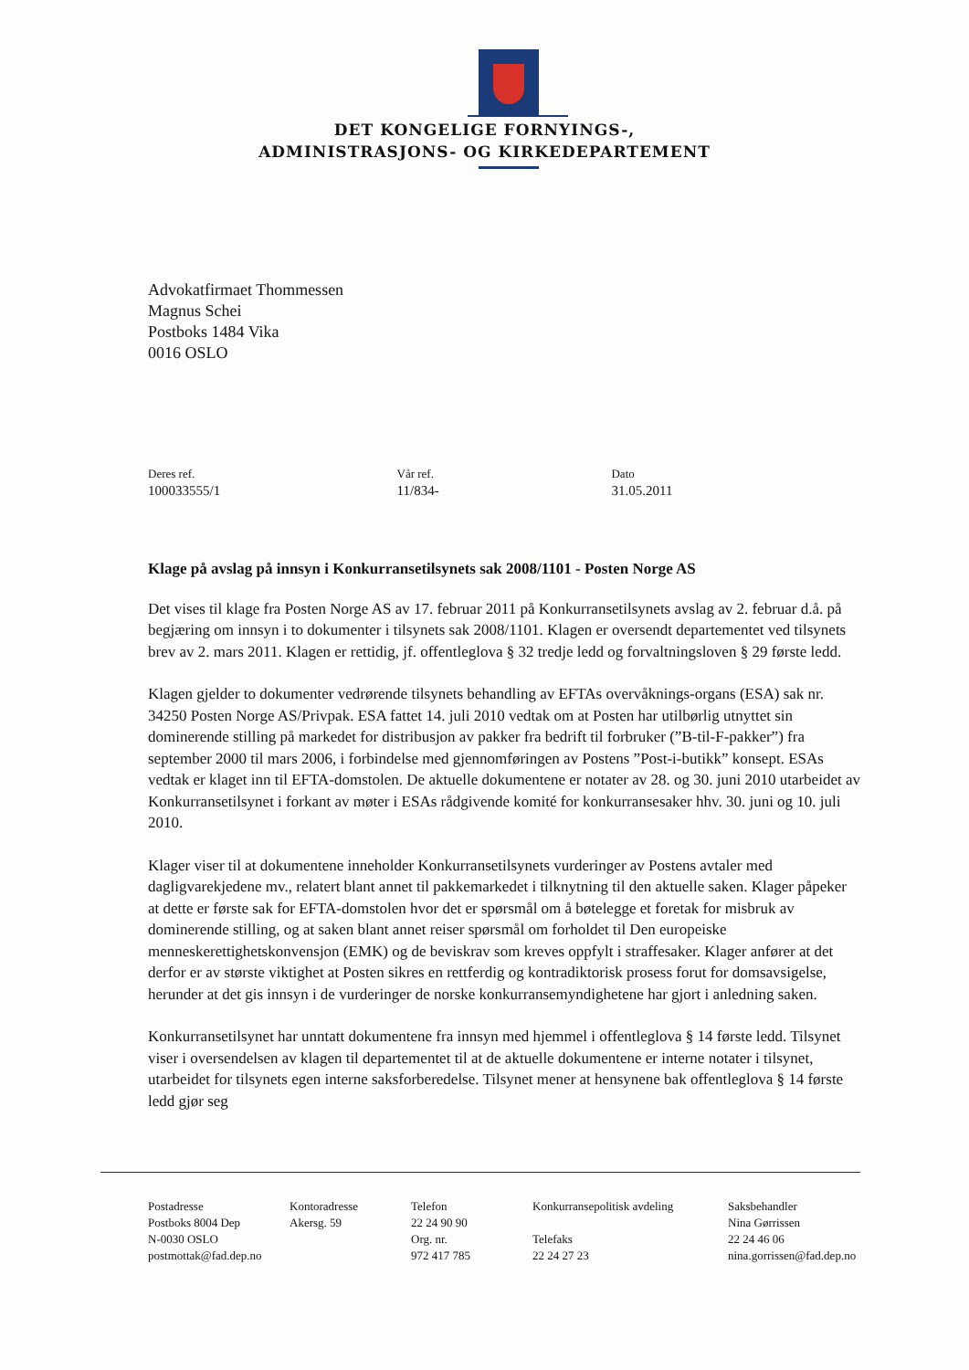DET KONGELIGE FORNYINGS-,
ADMINISTRASJONS- OG KIRKEDEPARTEMENT
Advokatfirmaet Thommessen
Magnus Schei
Postboks 1484 Vika
0016 OSLO
Deres ref.
100033555/1
Vår ref.
11/834-
Dato
31.05.2011
Klage på avslag på innsyn i Konkurransetilsynets sak 2008/1101 - Posten Norge AS
Det vises til klage fra Posten Norge AS av 17. februar 2011 på Konkurransetilsynets avslag av 2. februar d.å. på begjæring om innsyn i to dokumenter i tilsynets sak 2008/1101. Klagen er oversendt departementet ved tilsynets brev av 2. mars 2011. Klagen er rettidig, jf. offentleglova § 32 tredje ledd og forvaltningsloven § 29 første ledd.
Klagen gjelder to dokumenter vedrørende tilsynets behandling av EFTAs overvåknings-organs (ESA) sak nr. 34250 Posten Norge AS/Privpak. ESA fattet 14. juli 2010 vedtak om at Posten har utilbørlig utnyttet sin dominerende stilling på markedet for distribusjon av pakker fra bedrift til forbruker (”B-til-F-pakker”) fra september 2000 til mars 2006, i forbindelse med gjennomføringen av Postens ”Post-i-butikk” konsept. ESAs vedtak er klaget inn til EFTA-domstolen. De aktuelle dokumentene er notater av 28. og 30. juni 2010 utarbeidet av Konkurransetilsynet i forkant av møter i ESAs rådgivende komité for konkurransesaker hhv. 30. juni og 10. juli 2010.
Klager viser til at dokumentene inneholder Konkurransetilsynets vurderinger av Postens avtaler med dagligvarekjedene mv., relatert blant annet til pakkemarkedet i tilknytning til den aktuelle saken. Klager påpeker at dette er første sak for EFTA-domstolen hvor det er spørsmål om å bøtelegge et foretak for misbruk av dominerende stilling, og at saken blant annet reiser spørsmål om forholdet til Den europeiske menneskerettighetskonvensjon (EMK) og de beviskrav som kreves oppfylt i straffesaker. Klager anfører at det derfor er av største viktighet at Posten sikres en rettferdig og kontradiktorisk prosess forut for domsavsigelse, herunder at det gis innsyn i de vurderinger de norske konkurransemyndighetene har gjort i anledning saken.
Konkurransetilsynet har unntatt dokumentene fra innsyn med hjemmel i offentleglova § 14 første ledd. Tilsynet viser i oversendelsen av klagen til departementet til at de aktuelle dokumentene er interne notater i tilsynet, utarbeidet for tilsynets egen interne saksforberedelse. Tilsynet mener at hensynene bak offentleglova § 14 første ledd gjør seg
Postadresse
Postboks 8004 Dep
N-0030 OSLO
postmottak@fad.dep.no
Kontoradresse
Akersg. 59
Telefon
22 24 90 90
Org. nr.
972 417 785
Konkurransepolitisk avdeling
Telefaks
22 24 27 23
Saksbehandler
Nina Gørrissen
22 24 46 06
nina.gorrissen@fad.dep.no